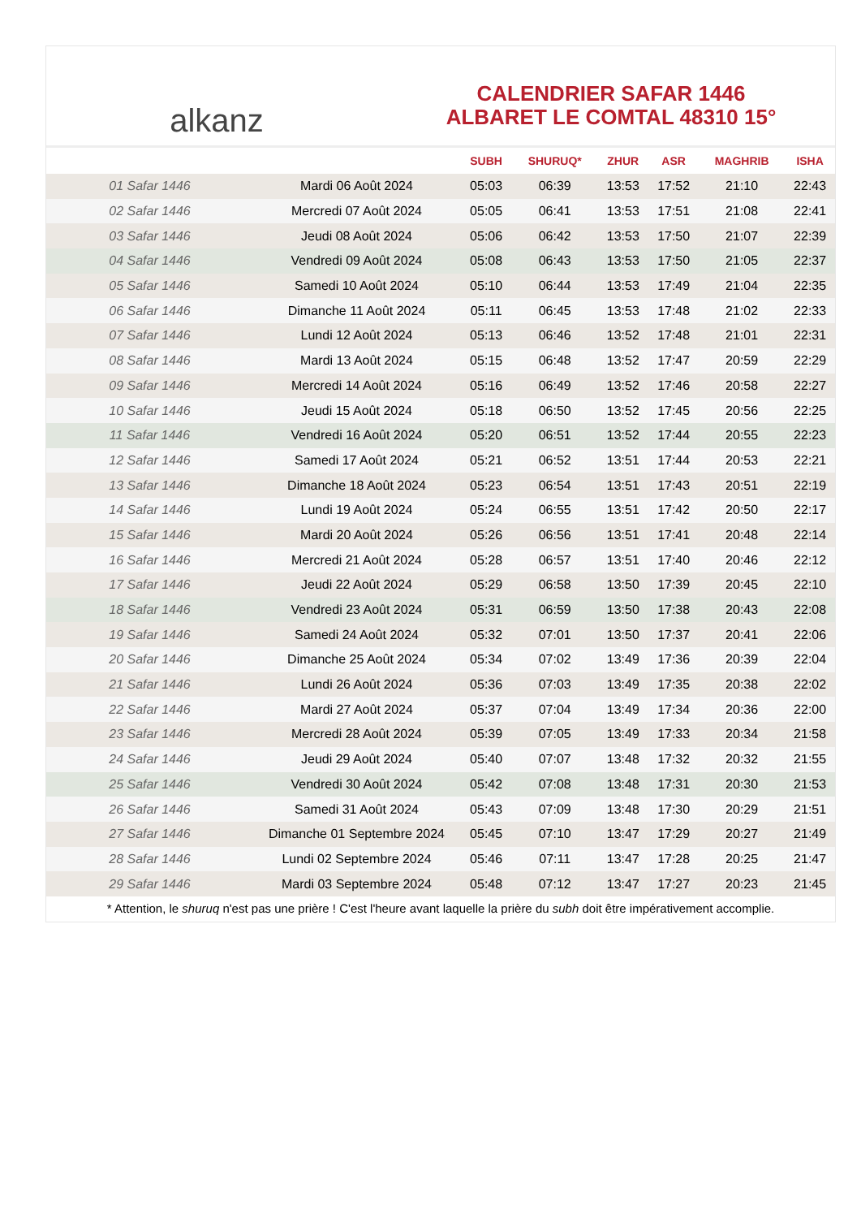alkanz
CALENDRIER SAFAR 1446
ALBARET LE COMTAL 48310 15°
| | | SUBH | SHURUQ* | ZHUR | ASR | MAGHRIB | ISHA |
| --- | --- | --- | --- | --- | --- | --- | --- |
| 01 Safar 1446 | Mardi 06 Août 2024 | 05:03 | 06:39 | 13:53 | 17:52 | 21:10 | 22:43 |
| 02 Safar 1446 | Mercredi 07 Août 2024 | 05:05 | 06:41 | 13:53 | 17:51 | 21:08 | 22:41 |
| 03 Safar 1446 | Jeudi 08 Août 2024 | 05:06 | 06:42 | 13:53 | 17:50 | 21:07 | 22:39 |
| 04 Safar 1446 | Vendredi 09 Août 2024 | 05:08 | 06:43 | 13:53 | 17:50 | 21:05 | 22:37 |
| 05 Safar 1446 | Samedi 10 Août 2024 | 05:10 | 06:44 | 13:53 | 17:49 | 21:04 | 22:35 |
| 06 Safar 1446 | Dimanche 11 Août 2024 | 05:11 | 06:45 | 13:53 | 17:48 | 21:02 | 22:33 |
| 07 Safar 1446 | Lundi 12 Août 2024 | 05:13 | 06:46 | 13:52 | 17:48 | 21:01 | 22:31 |
| 08 Safar 1446 | Mardi 13 Août 2024 | 05:15 | 06:48 | 13:52 | 17:47 | 20:59 | 22:29 |
| 09 Safar 1446 | Mercredi 14 Août 2024 | 05:16 | 06:49 | 13:52 | 17:46 | 20:58 | 22:27 |
| 10 Safar 1446 | Jeudi 15 Août 2024 | 05:18 | 06:50 | 13:52 | 17:45 | 20:56 | 22:25 |
| 11 Safar 1446 | Vendredi 16 Août 2024 | 05:20 | 06:51 | 13:52 | 17:44 | 20:55 | 22:23 |
| 12 Safar 1446 | Samedi 17 Août 2024 | 05:21 | 06:52 | 13:51 | 17:44 | 20:53 | 22:21 |
| 13 Safar 1446 | Dimanche 18 Août 2024 | 05:23 | 06:54 | 13:51 | 17:43 | 20:51 | 22:19 |
| 14 Safar 1446 | Lundi 19 Août 2024 | 05:24 | 06:55 | 13:51 | 17:42 | 20:50 | 22:17 |
| 15 Safar 1446 | Mardi 20 Août 2024 | 05:26 | 06:56 | 13:51 | 17:41 | 20:48 | 22:14 |
| 16 Safar 1446 | Mercredi 21 Août 2024 | 05:28 | 06:57 | 13:51 | 17:40 | 20:46 | 22:12 |
| 17 Safar 1446 | Jeudi 22 Août 2024 | 05:29 | 06:58 | 13:50 | 17:39 | 20:45 | 22:10 |
| 18 Safar 1446 | Vendredi 23 Août 2024 | 05:31 | 06:59 | 13:50 | 17:38 | 20:43 | 22:08 |
| 19 Safar 1446 | Samedi 24 Août 2024 | 05:32 | 07:01 | 13:50 | 17:37 | 20:41 | 22:06 |
| 20 Safar 1446 | Dimanche 25 Août 2024 | 05:34 | 07:02 | 13:49 | 17:36 | 20:39 | 22:04 |
| 21 Safar 1446 | Lundi 26 Août 2024 | 05:36 | 07:03 | 13:49 | 17:35 | 20:38 | 22:02 |
| 22 Safar 1446 | Mardi 27 Août 2024 | 05:37 | 07:04 | 13:49 | 17:34 | 20:36 | 22:00 |
| 23 Safar 1446 | Mercredi 28 Août 2024 | 05:39 | 07:05 | 13:49 | 17:33 | 20:34 | 21:58 |
| 24 Safar 1446 | Jeudi 29 Août 2024 | 05:40 | 07:07 | 13:48 | 17:32 | 20:32 | 21:55 |
| 25 Safar 1446 | Vendredi 30 Août 2024 | 05:42 | 07:08 | 13:48 | 17:31 | 20:30 | 21:53 |
| 26 Safar 1446 | Samedi 31 Août 2024 | 05:43 | 07:09 | 13:48 | 17:30 | 20:29 | 21:51 |
| 27 Safar 1446 | Dimanche 01 Septembre 2024 | 05:45 | 07:10 | 13:47 | 17:29 | 20:27 | 21:49 |
| 28 Safar 1446 | Lundi 02 Septembre 2024 | 05:46 | 07:11 | 13:47 | 17:28 | 20:25 | 21:47 |
| 29 Safar 1446 | Mardi 03 Septembre 2024 | 05:48 | 07:12 | 13:47 | 17:27 | 20:23 | 21:45 |
* Attention, le shuruq n'est pas une prière ! C'est l'heure avant laquelle la prière du subh doit être impérativement accomplie.